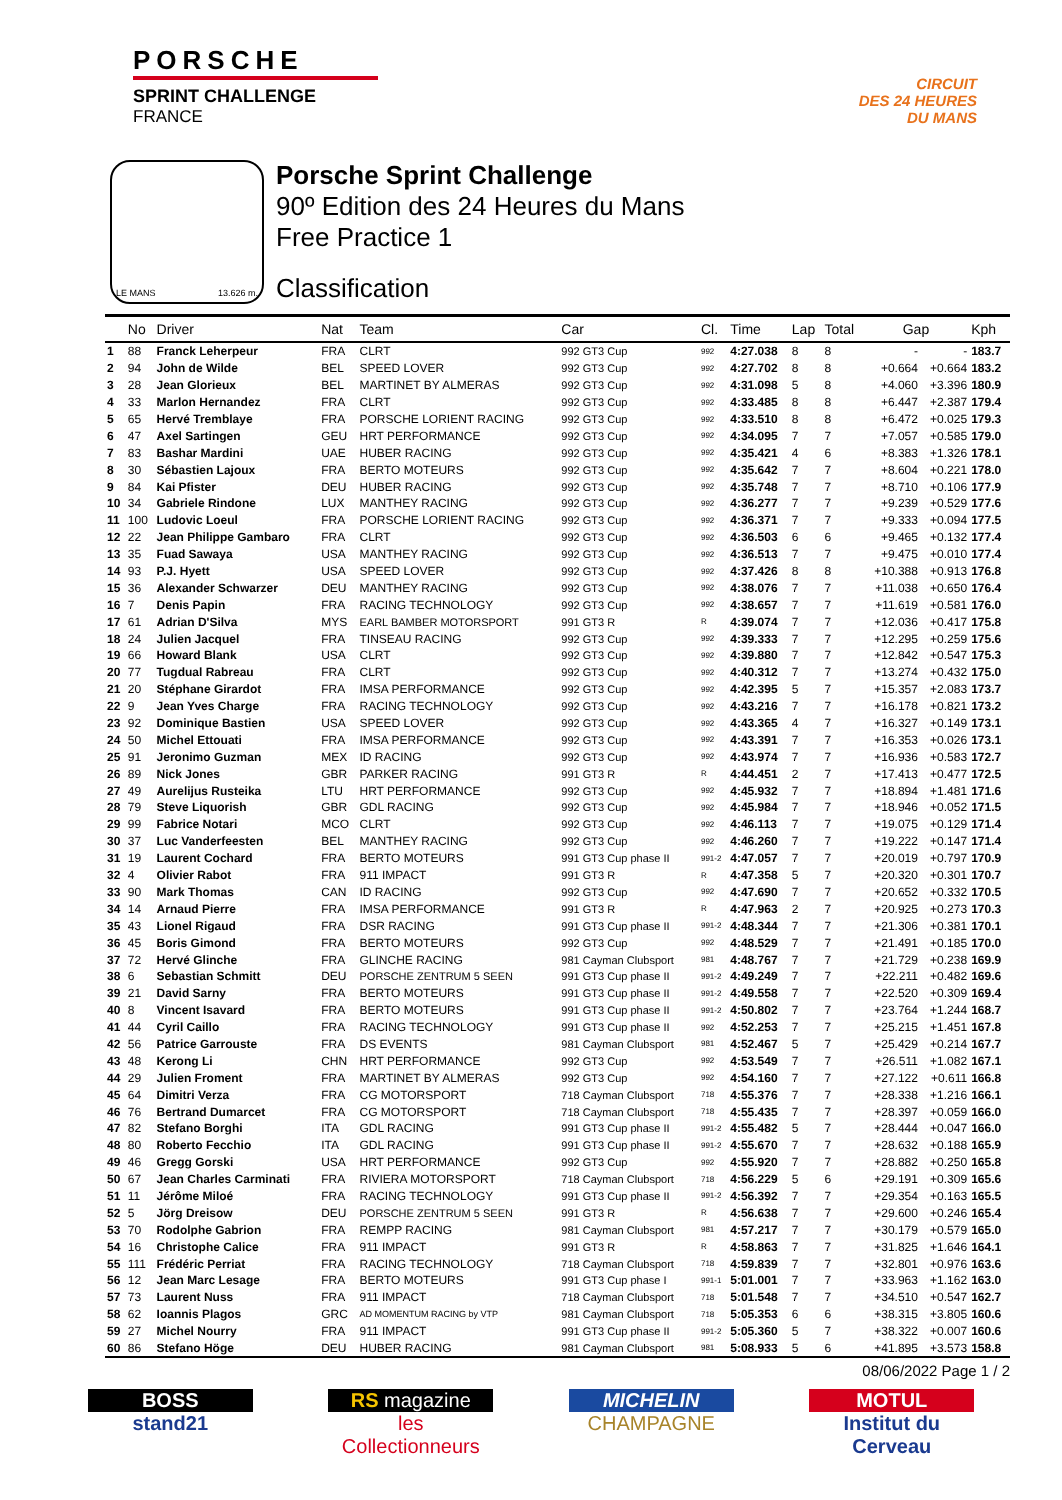PORSCHE
SPRINT CHALLENGE
FRANCE
CIRCUIT
DES 24 HEURES
DU MANS
LE MANS 13.626 m.
Porsche Sprint Challenge
90º Edition des 24 Heures du Mans
Free Practice 1
Classification
| | No | Driver | Nat | Team | Car | Cl. | Time | Lap | Total | Gap | | Kph |
| --- | --- | --- | --- | --- | --- | --- | --- | --- | --- | --- | --- | --- |
| 1 | 88 | Franck Leherpeur | FRA | CLRT | 992 GT3 Cup | 992 | 4:27.038 | 8 | 8 | - | - | 183.7 |
| 2 | 94 | John de Wilde | BEL | SPEED LOVER | 992 GT3 Cup | 992 | 4:27.702 | 8 | 8 | +0.664 | +0.664 | 183.2 |
| 3 | 28 | Jean Glorieux | BEL | MARTINET BY ALMERAS | 992 GT3 Cup | 992 | 4:31.098 | 5 | 8 | +4.060 | +3.396 | 180.9 |
| 4 | 33 | Marlon Hernandez | FRA | CLRT | 992 GT3 Cup | 992 | 4:33.485 | 8 | 8 | +6.447 | +2.387 | 179.4 |
| 5 | 65 | Hervé Tremblaye | FRA | PORSCHE LORIENT RACING | 992 GT3 Cup | 992 | 4:33.510 | 8 | 8 | +6.472 | +0.025 | 179.3 |
| 6 | 47 | Axel Sartingen | GEU | HRT PERFORMANCE | 992 GT3 Cup | 992 | 4:34.095 | 7 | 7 | +7.057 | +0.585 | 179.0 |
| 7 | 83 | Bashar Mardini | UAE | HUBER RACING | 992 GT3 Cup | 992 | 4:35.421 | 4 | 6 | +8.383 | +1.326 | 178.1 |
| 8 | 30 | Sébastien Lajoux | FRA | BERTO MOTEURS | 992 GT3 Cup | 992 | 4:35.642 | 7 | 7 | +8.604 | +0.221 | 178.0 |
| 9 | 84 | Kai Pfister | DEU | HUBER RACING | 992 GT3 Cup | 992 | 4:35.748 | 7 | 7 | +8.710 | +0.106 | 177.9 |
| 10 | 34 | Gabriele Rindone | LUX | MANTHEY RACING | 992 GT3 Cup | 992 | 4:36.277 | 7 | 7 | +9.239 | +0.529 | 177.6 |
| 11 | 100 | Ludovic Loeul | FRA | PORSCHE LORIENT RACING | 992 GT3 Cup | 992 | 4:36.371 | 7 | 7 | +9.333 | +0.094 | 177.5 |
| 12 | 22 | Jean Philippe Gambaro | FRA | CLRT | 992 GT3 Cup | 992 | 4:36.503 | 6 | 6 | +9.465 | +0.132 | 177.4 |
| 13 | 35 | Fuad Sawaya | USA | MANTHEY RACING | 992 GT3 Cup | 992 | 4:36.513 | 7 | 7 | +9.475 | +0.010 | 177.4 |
| 14 | 93 | P.J. Hyett | USA | SPEED LOVER | 992 GT3 Cup | 992 | 4:37.426 | 8 | 8 | +10.388 | +0.913 | 176.8 |
| 15 | 36 | Alexander Schwarzer | DEU | MANTHEY RACING | 992 GT3 Cup | 992 | 4:38.076 | 7 | 7 | +11.038 | +0.650 | 176.4 |
| 16 | 7 | Denis Papin | FRA | RACING TECHNOLOGY | 992 GT3 Cup | 992 | 4:38.657 | 7 | 7 | +11.619 | +0.581 | 176.0 |
| 17 | 61 | Adrian D'Silva | MYS | EARL BAMBER MOTORSPORT | 991 GT3 R | R | 4:39.074 | 7 | 7 | +12.036 | +0.417 | 175.8 |
| 18 | 24 | Julien Jacquel | FRA | TINSEAU RACING | 992 GT3 Cup | 992 | 4:39.333 | 7 | 7 | +12.295 | +0.259 | 175.6 |
| 19 | 66 | Howard Blank | USA | CLRT | 992 GT3 Cup | 992 | 4:39.880 | 7 | 7 | +12.842 | +0.547 | 175.3 |
| 20 | 77 | Tugdual Rabreau | FRA | CLRT | 992 GT3 Cup | 992 | 4:40.312 | 7 | 7 | +13.274 | +0.432 | 175.0 |
| 21 | 20 | Stéphane Girardot | FRA | IMSA PERFORMANCE | 992 GT3 Cup | 992 | 4:42.395 | 5 | 7 | +15.357 | +2.083 | 173.7 |
| 22 | 9 | Jean Yves Charge | FRA | RACING TECHNOLOGY | 992 GT3 Cup | 992 | 4:43.216 | 7 | 7 | +16.178 | +0.821 | 173.2 |
| 23 | 92 | Dominique Bastien | USA | SPEED LOVER | 992 GT3 Cup | 992 | 4:43.365 | 4 | 7 | +16.327 | +0.149 | 173.1 |
| 24 | 50 | Michel Ettouati | FRA | IMSA PERFORMANCE | 992 GT3 Cup | 992 | 4:43.391 | 7 | 7 | +16.353 | +0.026 | 173.1 |
| 25 | 91 | Jeronimo Guzman | MEX | ID RACING | 992 GT3 Cup | 992 | 4:43.974 | 7 | 7 | +16.936 | +0.583 | 172.7 |
| 26 | 89 | Nick Jones | GBR | PARKER RACING | 991 GT3 R | R | 4:44.451 | 2 | 7 | +17.413 | +0.477 | 172.5 |
| 27 | 49 | Aurelijus Rusteika | LTU | HRT PERFORMANCE | 992 GT3 Cup | 992 | 4:45.932 | 7 | 7 | +18.894 | +1.481 | 171.6 |
| 28 | 79 | Steve Liquorish | GBR | GDL RACING | 992 GT3 Cup | 992 | 4:45.984 | 7 | 7 | +18.946 | +0.052 | 171.5 |
| 29 | 99 | Fabrice Notari | MCO | CLRT | 992 GT3 Cup | 992 | 4:46.113 | 7 | 7 | +19.075 | +0.129 | 171.4 |
| 30 | 37 | Luc Vanderfeesten | BEL | MANTHEY RACING | 992 GT3 Cup | 992 | 4:46.260 | 7 | 7 | +19.222 | +0.147 | 171.4 |
| 31 | 19 | Laurent Cochard | FRA | BERTO MOTEURS | 991 GT3 Cup phase II | 991-2 | 4:47.057 | 7 | 7 | +20.019 | +0.797 | 170.9 |
| 32 | 4 | Olivier Rabot | FRA | 911 IMPACT | 991 GT3 R | R | 4:47.358 | 5 | 7 | +20.320 | +0.301 | 170.7 |
| 33 | 90 | Mark Thomas | CAN | ID RACING | 992 GT3 Cup | 992 | 4:47.690 | 7 | 7 | +20.652 | +0.332 | 170.5 |
| 34 | 14 | Arnaud Pierre | FRA | IMSA PERFORMANCE | 991 GT3 R | R | 4:47.963 | 2 | 7 | +20.925 | +0.273 | 170.3 |
| 35 | 43 | Lionel Rigaud | FRA | DSR RACING | 991 GT3 Cup phase II | 991-2 | 4:48.344 | 7 | 7 | +21.306 | +0.381 | 170.1 |
| 36 | 45 | Boris Gimond | FRA | BERTO MOTEURS | 992 GT3 Cup | 992 | 4:48.529 | 7 | 7 | +21.491 | +0.185 | 170.0 |
| 37 | 72 | Hervé Glinche | FRA | GLINCHE RACING | 981 Cayman Clubsport | 981 | 4:48.767 | 7 | 7 | +21.729 | +0.238 | 169.9 |
| 38 | 6 | Sebastian Schmitt | DEU | PORSCHE ZENTRUM 5 SEEN | 991 GT3 Cup phase II | 991-2 | 4:49.249 | 7 | 7 | +22.211 | +0.482 | 169.6 |
| 39 | 21 | David Sarny | FRA | BERTO MOTEURS | 991 GT3 Cup phase II | 991-2 | 4:49.558 | 7 | 7 | +22.520 | +0.309 | 169.4 |
| 40 | 8 | Vincent Isavard | FRA | BERTO MOTEURS | 991 GT3 Cup phase II | 991-2 | 4:50.802 | 7 | 7 | +23.764 | +1.244 | 168.7 |
| 41 | 44 | Cyril Caillo | FRA | RACING TECHNOLOGY | 991 GT3 Cup phase II | 992 | 4:52.253 | 7 | 7 | +25.215 | +1.451 | 167.8 |
| 42 | 56 | Patrice Garrouste | FRA | DS EVENTS | 981 Cayman Clubsport | 981 | 4:52.467 | 5 | 7 | +25.429 | +0.214 | 167.7 |
| 43 | 48 | Kerong Li | CHN | HRT PERFORMANCE | 992 GT3 Cup | 992 | 4:53.549 | 7 | 7 | +26.511 | +1.082 | 167.1 |
| 44 | 29 | Julien Froment | FRA | MARTINET BY ALMERAS | 992 GT3 Cup | 992 | 4:54.160 | 7 | 7 | +27.122 | +0.611 | 166.8 |
| 45 | 64 | Dimitri Verza | FRA | CG MOTORSPORT | 718 Cayman Clubsport | 718 | 4:55.376 | 7 | 7 | +28.338 | +1.216 | 166.1 |
| 46 | 76 | Bertrand Dumarcet | FRA | CG MOTORSPORT | 718 Cayman Clubsport | 718 | 4:55.435 | 7 | 7 | +28.397 | +0.059 | 166.0 |
| 47 | 82 | Stefano Borghi | ITA | GDL RACING | 991 GT3 Cup phase II | 991-2 | 4:55.482 | 5 | 7 | +28.444 | +0.047 | 166.0 |
| 48 | 80 | Roberto Fecchio | ITA | GDL RACING | 991 GT3 Cup phase II | 991-2 | 4:55.670 | 7 | 7 | +28.632 | +0.188 | 165.9 |
| 49 | 46 | Gregg Gorski | USA | HRT PERFORMANCE | 992 GT3 Cup | 992 | 4:55.920 | 7 | 7 | +28.882 | +0.250 | 165.8 |
| 50 | 67 | Jean Charles Carminati | FRA | RIVIERA MOTORSPORT | 718 Cayman Clubsport | 718 | 4:56.229 | 5 | 6 | +29.191 | +0.309 | 165.6 |
| 51 | 11 | Jérôme Miloé | FRA | RACING TECHNOLOGY | 991 GT3 Cup phase II | 991-2 | 4:56.392 | 7 | 7 | +29.354 | +0.163 | 165.5 |
| 52 | 5 | Jörg Dreisow | DEU | PORSCHE ZENTRUM 5 SEEN | 991 GT3 R | R | 4:56.638 | 7 | 7 | +29.600 | +0.246 | 165.4 |
| 53 | 70 | Rodolphe Gabrion | FRA | REMPP RACING | 981 Cayman Clubsport | 981 | 4:57.217 | 7 | 7 | +30.179 | +0.579 | 165.0 |
| 54 | 16 | Christophe Calice | FRA | 911 IMPACT | 991 GT3 R | R | 4:58.863 | 7 | 7 | +31.825 | +1.646 | 164.1 |
| 55 | 111 | Frédéric Perriat | FRA | RACING TECHNOLOGY | 718 Cayman Clubsport | 718 | 4:59.839 | 7 | 7 | +32.801 | +0.976 | 163.6 |
| 56 | 12 | Jean Marc Lesage | FRA | BERTO MOTEURS | 991 GT3 Cup phase I | 991-1 | 5:01.001 | 7 | 7 | +33.963 | +1.162 | 163.0 |
| 57 | 73 | Laurent Nuss | FRA | 911 IMPACT | 718 Cayman Clubsport | 718 | 5:01.548 | 7 | 7 | +34.510 | +0.547 | 162.7 |
| 58 | 62 | Ioannis Plagos | GRC | AD MOMENTUM RACING by VTP | 981 Cayman Clubsport | 718 | 5:05.353 | 6 | 6 | +38.315 | +3.805 | 160.6 |
| 59 | 27 | Michel Nourry | FRA | 911 IMPACT | 991 GT3 Cup phase II | 991-2 | 5:05.360 | 5 | 7 | +38.322 | +0.007 | 160.6 |
| 60 | 86 | Stefano Höge | DEU | HUBER RACING | 981 Cayman Clubsport | 981 | 5:08.933 | 5 | 6 | +41.895 | +3.573 | 158.8 |
08/06/2022 Page 1 / 2
BOSS
stand21
RS magazine
les Collectionneurs
MICHELIN
CHAMPAGNE
MOTUL
Institut du Cerveau